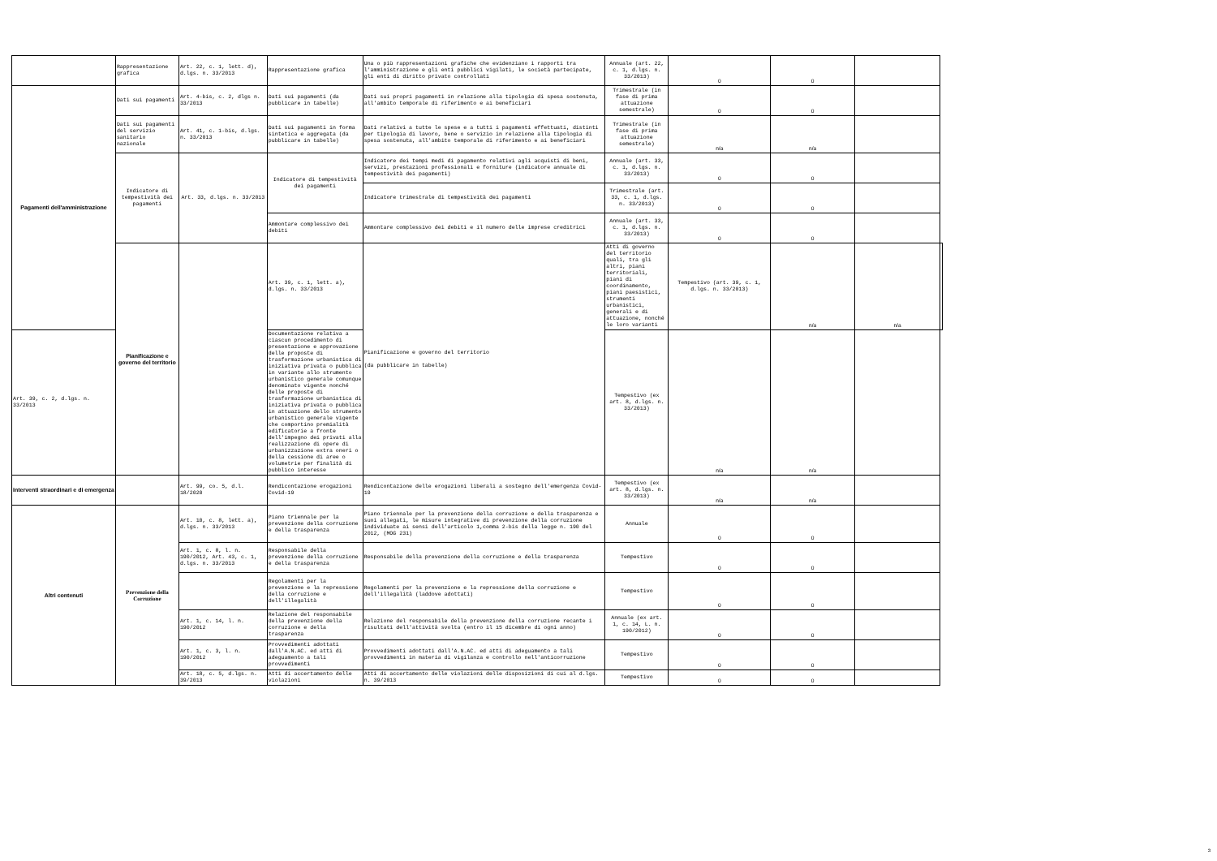| | Rappresentazione grafica | Art. 22, c. 1, lett. d), d.lgs. n. 33/2013 | Rappresentazione grafica | Una o più rappresentazioni grafiche che evidenziano i rapporti tra l'amministrazione e gli enti pubblici vigilati, le società partecipate, gli enti di diritto privato controllati | Annuale (art. 22, c. 1, d.lgs. n. 33/2013) | 0 | 0 | | |
| Pagamenti dell'amministrazione | Dati sui pagamenti | Art. 4-bis, c. 2, dlgs n. 33/2013 | Dati sui pagamenti (da pubblicare in tabelle) | Dati sui propri pagamenti in relazione alla tipologia di spesa sostenuta, all'ambito temporale di riferimento e ai beneficiari | Trimestrale (in fase di prima attuazione semestrale) | 0 | 0 | | |
| | Dati sui pagamenti del servizio sanitario nazionale | Art. 41, c. 1-bis, d.lgs. n. 33/2013 | Dati sui pagamenti in forma sintetica e aggregata (da pubblicare in tabelle) | Dati relativi a tutte le spese e a tutti i pagamenti effettuati, distinti per tipologia di lavoro, bene o servizio in relazione alla tipologia di spesa sostenuta, all'ambito temporale di riferimento e ai beneficiari | Trimestrale (in fase di prima attuazione semestrale) | n/a | n/a | | |
| | Indicatore di tempestività dei pagamenti | Art. 33, d.lgs. n. 33/2013 | Indicatore di tempestività dei pagamenti | Indicatore dei tempi medi di pagamento relativi agli acquisti di beni, servizi, prestazioni professionali e forniture (indicatore annuale di tempestività dei pagamenti) | Annuale (art. 33, c. 1, d.lgs. n. 33/2013) | 0 | 0 | | |
| | | | | Indicatore trimestrale di tempestività dei pagamenti | Trimestrale (art. 33, c. 1, d.lgs. n. 33/2013) | 0 | 0 | | |
| | | | Ammontare complessivo dei debiti | Ammontare complessivo dei debiti e il numero delle imprese creditrici | Annuale (art. 33, c. 1, d.lgs. n. 33/2013) | 0 | 0 | | |
| | Pianificazione e governo del territorio | | Art. 39, c. 1, lett. a), d.lgs. n. 33/2013 | Pianificazione e governo del territorio (da pubblicare in tabelle) | Atti di governo del territorio quali, tra gli altri, piani territoriali, piani di coordinamento, piani paesistici, strumenti urbanistici, generali e di attuazione, nonché le loro varianti | Tempestivo (art. 39, c. 1, d.lgs. n. 33/2013) | n/a | n/a | |
| Art. 39, c. 2, d.lgs. n. 33/2013 | | | Documentazione relativa a ciascun procedimento di presentazione e approvazione delle proposte di trasformazione urbanistica di iniziativa privata o pubblica in variante allo strumento urbanistico generale comunque denominato vigente nonché delle proposte di trasformazione urbanistica di iniziativa privata o pubblica in attuazione dello strumento urbanistico generale vigente che comportino premialità edificatorie a fronte dell'impegno dei privati alla realizzazione di opere di urbanizzazione extra oneri o della cessione di aree o volumetrie per finalità di pubblico interesse | | Tempestivo (ex art. 8, d.lgs. n. 33/2013) | n/a | n/a | | |
| Interventi straordinari e di emergenza | | Art. 99, co. 5, d.l. 18/2020 | Rendicontazione erogazioni Covid-19 | Rendicontazione delle erogazioni liberali a sostegno dell'emergenza Covid-19 | Tempestivo (ex art. 8, d.lgs. n. 33/2013) | n/a | n/a | | |
| Altri contenuti | Prevenzione della Corruzione | Art. 10, c. 8, lett. a), d.lgs. n. 33/2013 | Piano triennale per la prevenzione della corruzione e della trasparenza | Piano triennale per la prevenzione della corruzione e della trasparenza e suoi allegati, le misure integrative di prevenzione della corruzione individuate ai sensi dell'articolo 1,comma 2-bis della legge n. 190 del 2012, (MOG 231) | Annuale | 0 | 0 | | |
| | | Art. 1, c. 8, l. n. 190/2012, Art. 43, c. 1, d.lgs. n. 33/2013 | Responsabile della prevenzione della corruzione e della trasparenza | Responsabile della prevenzione della corruzione e della trasparenza | Tempestivo | 0 | 0 | | |
| | | | Regolamenti per la prevenzione e la repressione della corruzione e dell'illegalità | Regolamenti per la prevenzione e la repressione della corruzione e dell'illegalità (laddove adottati) | Tempestivo | 0 | 0 | | |
| | | Art. 1, c. 14, l. n. 190/2012 | Relazione del responsabile della prevenzione della corruzione e della trasparenza | Relazione del responsabile della prevenzione della corruzione recante i risultati dell'attività svolta (entro il 15 dicembre di ogni anno) | Annuale (ex art. 1, c. 14, L. n. 190/2012) | 0 | 0 | | |
| | | Art. 1, c. 3, l. n. 190/2012 | Provvedimenti adottati dall'A.N.AC. ed atti di adeguamento a tali provvedimenti | Provvedimenti adottati dall'A.N.AC. ed atti di adeguamento a tali provvedimenti in materia di vigilanza e controllo nell'anticorruzione | Tempestivo | 0 | 0 | | |
| | | Art. 18, c. 5, d.lgs. n. 39/2013 | Atti di accertamento delle violazioni | Atti di accertamento delle violazioni delle disposizioni di cui al d.lgs. n. 39/2013 | Tempestivo | 0 | 0 | | |
3